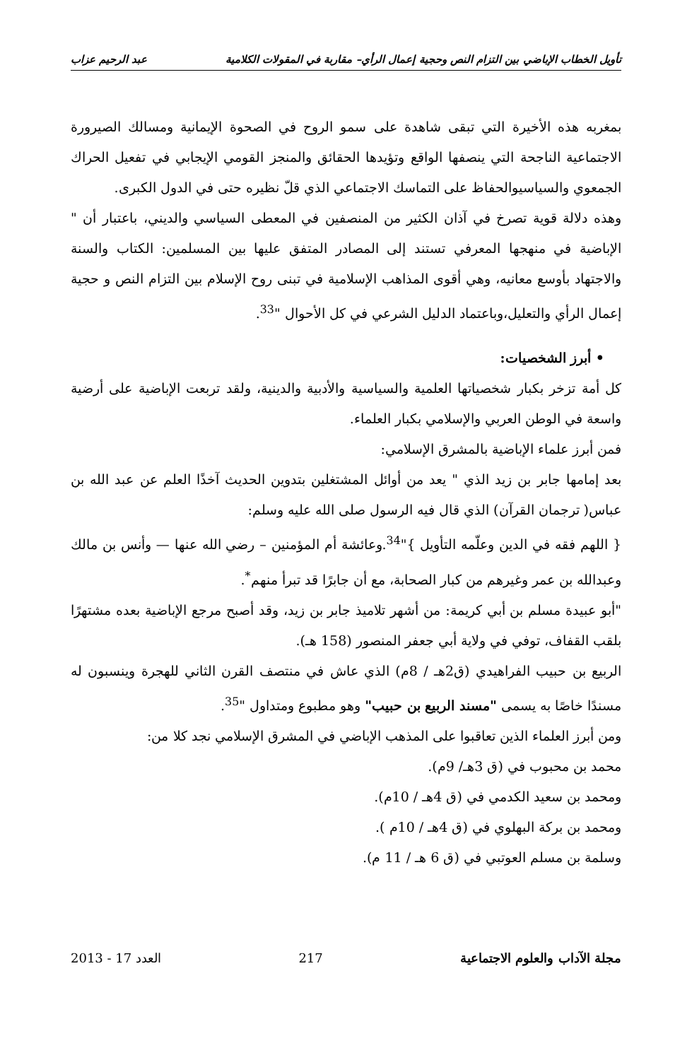تأويل الخطاب الإباضي بين التزام النص وحجية إعمال الرأي– مقاربة في المقولات الكلامية عبد الرحيم عزاب
بمغربه هذه الأخيرة التي تبقى شاهدة على سمو الروح في الصحوة الإيمانية ومسالك الصيرورة الاجتماعية الناجحة التي ينصفها الواقع وتؤيدها الحقائق والمنجز القومي الإيجابي في تفعيل الحراك الجمعوي والسياسيوالحفاظ على التماسك الاجتماعي الذي قلّ نظيره حتى في الدول الكبرى.
وهذه دلالة قوية تصرخ في آذان الكثير من المنصفين في المعطى السياسي والديني، باعتبار أن " الإباضية في منهجها المعرفي تستند إلى المصادر المتفق عليها بين المسلمين: الكتاب والسنة والاجتهاد بأوسع معانيه، وهي أقوى المذاهب الإسلامية في تبنى روح الإسلام بين التزام النص و حجية إعمال الرأي والتعليل،وباعتماد الدليل الشرعي في كل الأحوال "<sup>33</sup>.
• أبرز الشخصيات:
كل أمة تزخر بكبار شخصياتها العلمية والسياسية والأدبية والدينية، ولقد تربعت الإباضية على أرضية واسعة في الوطن العربي والإسلامي بكبار العلماء.
فمن أبرز علماء الإباضية بالمشرق الإسلامي:
بعد إمامها جابر بن زيد الذي " يعد من أوائل المشتغلين بتدوين الحديث آخذًا العلم عن عبد الله بن عباس( ترجمان القرآن) الذي قال فيه الرسول صلى الله عليه وسلم:
{ اللهم فقه في الدين وعلّمه التأويل }"<sup>34</sup>.وعائشة أم المؤمنين – رضي الله عنها — وأنس بن مالك وعبدالله بن عمر وغيرهم من كبار الصحابة، مع أن جابرًا قد تبرأ منهم<sup>*</sup>.
"أبو عبيدة مسلم بن أبي كريمة: من أشهر تلاميذ جابر بن زيد، وقد أصبح مرجع الإباضية بعده مشتهرًا بلقب القفاف، توفي في ولاية أبي جعفر المنصور (158 هـ).
الربيع بن حبيب الفراهيدي (ق2هـ / 8م) الذي عاش في منتصف القرن الثاني للهجرة وينسبون له مسندًا خاصًا به يسمى "مسند الربيع بن حبيب" وهو مطبوع ومتداول "<sup>35</sup>.
ومن أبرز العلماء الذين تعاقبوا على المذهب الإباضي في المشرق الإسلامي نجد كلا من:
محمد بن محبوب في (ق 3هـ/ 9م).
ومحمد بن سعيد الكدمي في (ق 4هـ / 10م).
ومحمد بن بركة البهلوي في (ق 4هـ / 10م ).
وسلمة بن مسلم العوتبي في (ق 6 هـ / 11 م).
مجلة الآداب والعلوم الاجتماعية 217 العدد 17 - 2013